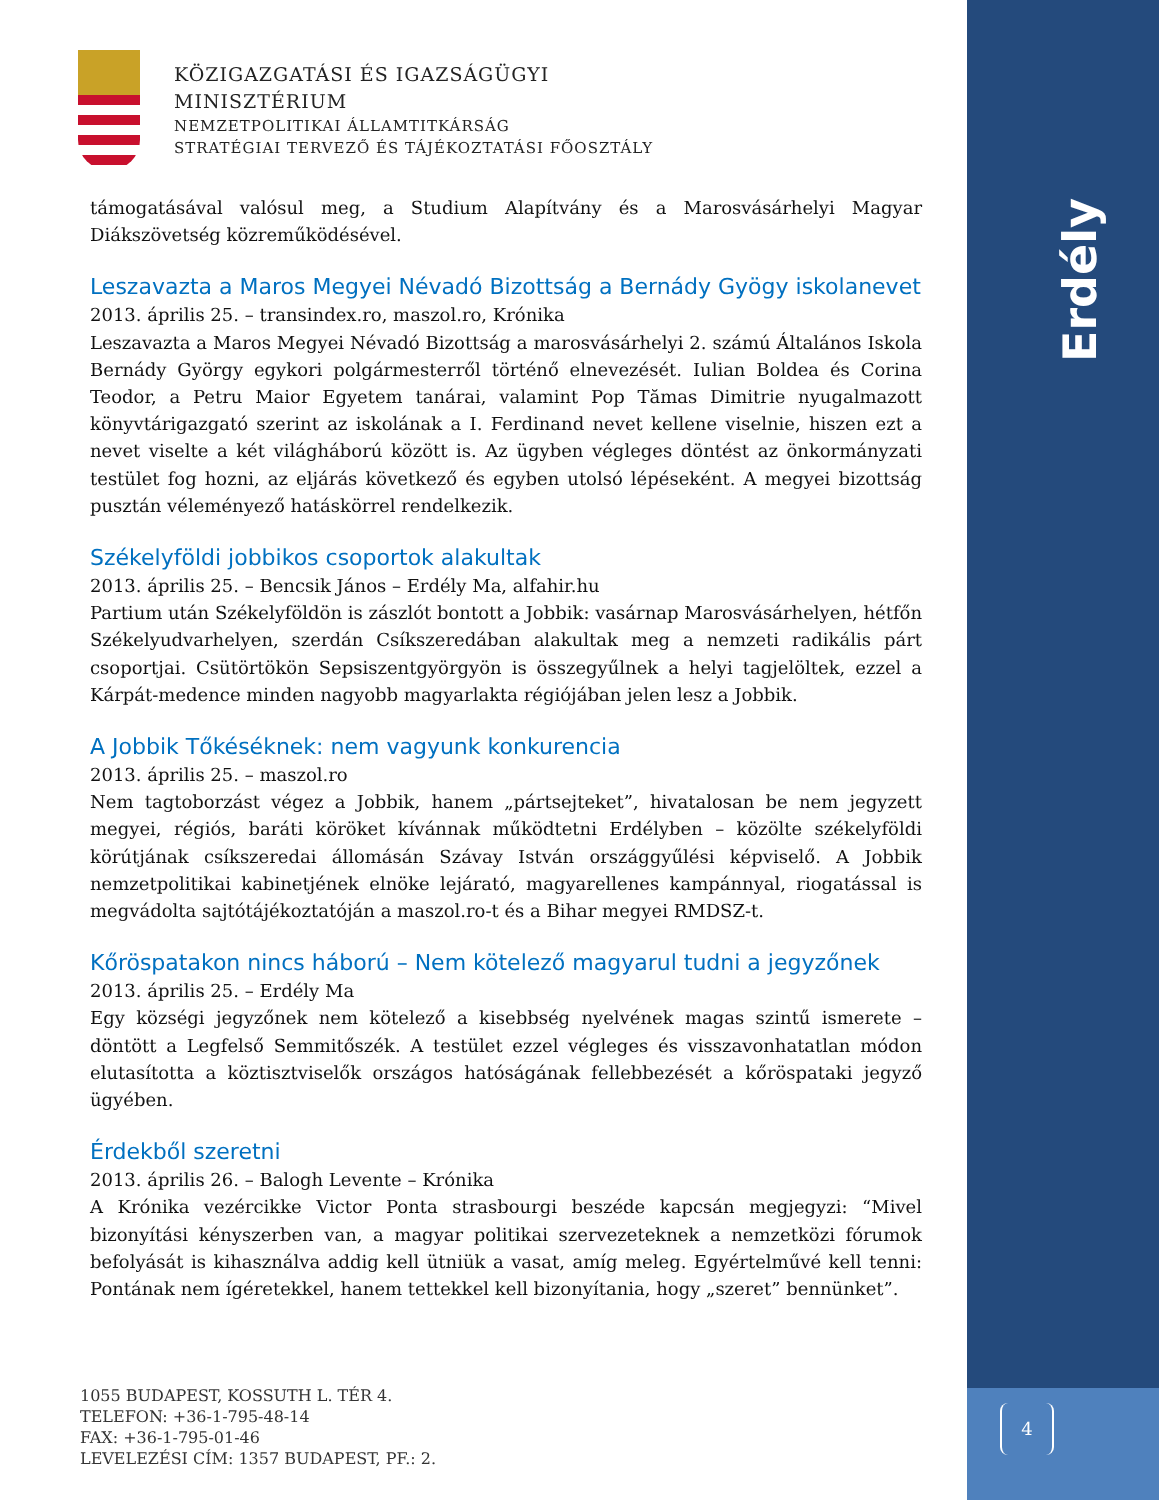Erdély
4
KÖZIGAZGATÁSI ÉS IGAZSÁGÜGYI
MINISZTÉRIUM
NEMZETPOLITIKAI ÁLLAMTITKÁRSÁG
STRATÉGIAI TERVEZŐ ÉS TÁJÉKOZTATÁSI FŐOSZTÁLY
támogatásával valósul meg, a Studium Alapítvány és a Marosvásárhelyi Magyar Diákszövetség közreműködésével.
Leszavazta a Maros Megyei Névadó Bizottság a Bernády Gyögy iskolanevet
2013. április 25. – transindex.ro, maszol.ro, Krónika
Leszavazta a Maros Megyei Névadó Bizottság a marosvásárhelyi 2. számú Általános Iskola Bernády György egykori polgármesterről történő elnevezését. Iulian Boldea és Corina Teodor, a Petru Maior Egyetem tanárai, valamint Pop Tămas Dimitrie nyugalmazott könyvtárigazgató szerint az iskolának a I. Ferdinand nevet kellene viselnie, hiszen ezt a nevet viselte a két világháború között is. Az ügyben végleges döntést az önkormányzati testület fog hozni, az eljárás következő és egyben utolsó lépéseként. A megyei bizottság pusztán véleményező hatáskörrel rendelkezik.
Székelyföldi jobbikos csoportok alakultak
2013. április 25. – Bencsik János – Erdély Ma, alfahir.hu
Partium után Székelyföldön is zászlót bontott a Jobbik: vasárnap Marosvásárhelyen, hétfőn Székelyudvarhelyen, szerdán Csíkszeredában alakultak meg a nemzeti radikális párt csoportjai. Csütörtökön Sepsiszentgyörgyön is összegyűlnek a helyi tagjelöltek, ezzel a Kárpát-medence minden nagyobb magyarlakta régiójában jelen lesz a Jobbik.
A Jobbik Tőkéséknek: nem vagyunk konkurencia
2013. április 25. – maszol.ro
Nem tagtoborzást végez a Jobbik, hanem „pártsejteket”, hivatalosan be nem jegyzett megyei, régiós, baráti köröket kívánnak működtetni Erdélyben – közölte székelyföldi körútjának csíkszeredai állomásán Szávay István országgyűlési képviselő. A Jobbik nemzetpolitikai kabinetjének elnöke lejárató, magyarellenes kampánnyal, riogatással is megvádolta sajtótájékoztatóján a maszol.ro-t és a Bihar megyei RMDSZ-t.
Kőröspatakon nincs háború – Nem kötelező magyarul tudni a jegyzőnek
2013. április 25. – Erdély Ma
Egy községi jegyzőnek nem kötelező a kisebbség nyelvének magas szintű ismerete – döntött a Legfelső Semmitőszék. A testület ezzel végleges és visszavonhatatlan módon elutasította a köztisztviselők országos hatóságának fellebbezését a kőröspataki jegyző ügyében.
Érdekből szeretni
2013. április 26. – Balogh Levente – Krónika
A Krónika vezércikke Victor Ponta strasbourgi beszéde kapcsán megjegyzi: “Mivel bizonyítási kényszerben van, a magyar politikai szervezeteknek a nemzetközi fórumok befolyását is kihasználva addig kell ütniük a vasat, amíg meleg. Egyértelművé kell tenni: Pontának nem ígéretekkel, hanem tettekkel kell bizonyítania, hogy „szeret” bennünket”.
1055 BUDAPEST, KOSSUTH L. TÉR 4.
TELEFON: +36-1-795-48-14
FAX: +36-1-795-01-46
LEVELEZÉSI CÍM: 1357 BUDAPEST, PF.: 2.